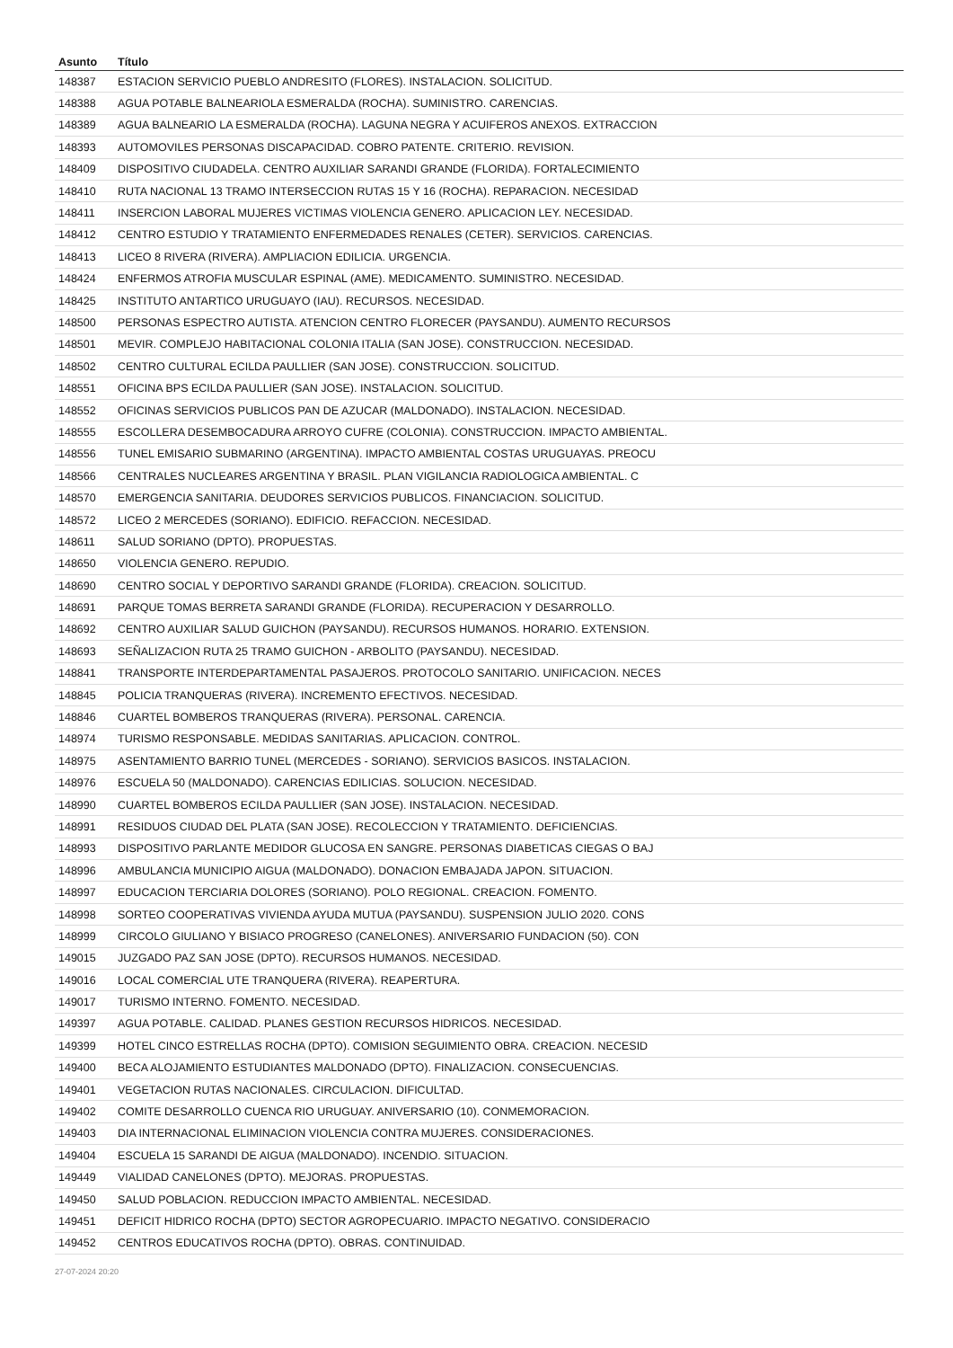| Asunto | Título |
| --- | --- |
| 148387 | ESTACION SERVICIO PUEBLO ANDRESITO (FLORES). INSTALACION. SOLICITUD. |
| 148388 | AGUA POTABLE BALNEARIOLA ESMERALDA (ROCHA). SUMINISTRO. CARENCIAS. |
| 148389 | AGUA BALNEARIO LA ESMERALDA (ROCHA). LAGUNA NEGRA Y ACUIFEROS ANEXOS. EXTRACCION |
| 148393 | AUTOMOVILES PERSONAS DISCAPACIDAD. COBRO PATENTE. CRITERIO. REVISION. |
| 148409 | DISPOSITIVO CIUDADELA. CENTRO AUXILIAR SARANDI GRANDE (FLORIDA). FORTALECIMIENTO |
| 148410 | RUTA NACIONAL 13 TRAMO INTERSECCION RUTAS 15 Y 16 (ROCHA). REPARACION. NECESIDAD |
| 148411 | INSERCION LABORAL MUJERES VICTIMAS VIOLENCIA GENERO. APLICACION LEY. NECESIDAD. |
| 148412 | CENTRO ESTUDIO Y TRATAMIENTO ENFERMEDADES RENALES (CETER). SERVICIOS. CARENCIAS. |
| 148413 | LICEO 8 RIVERA (RIVERA). AMPLIACION EDILICIA. URGENCIA. |
| 148424 | ENFERMOS ATROFIA MUSCULAR ESPINAL (AME). MEDICAMENTO. SUMINISTRO. NECESIDAD. |
| 148425 | INSTITUTO ANTARTICO URUGUAYO (IAU). RECURSOS. NECESIDAD. |
| 148500 | PERSONAS ESPECTRO AUTISTA. ATENCION CENTRO FLORECER (PAYSANDU). AUMENTO RECURSOS |
| 148501 | MEVIR. COMPLEJO HABITACIONAL COLONIA ITALIA (SAN JOSE). CONSTRUCCION. NECESIDAD. |
| 148502 | CENTRO CULTURAL ECILDA PAULLIER (SAN JOSE). CONSTRUCCION. SOLICITUD. |
| 148551 | OFICINA BPS ECILDA PAULLIER (SAN JOSE). INSTALACION. SOLICITUD. |
| 148552 | OFICINAS SERVICIOS PUBLICOS PAN DE AZUCAR (MALDONADO). INSTALACION. NECESIDAD. |
| 148555 | ESCOLLERA DESEMBOCADURA ARROYO CUFRE (COLONIA). CONSTRUCCION. IMPACTO AMBIENTAL. |
| 148556 | TUNEL EMISARIO SUBMARINO (ARGENTINA). IMPACTO AMBIENTAL COSTAS URUGUAYAS. PREOCU |
| 148566 | CENTRALES NUCLEARES ARGENTINA Y BRASIL. PLAN VIGILANCIA RADIOLOGICA AMBIENTAL. C |
| 148570 | EMERGENCIA SANITARIA. DEUDORES SERVICIOS PUBLICOS. FINANCIACION. SOLICITUD. |
| 148572 | LICEO 2 MERCEDES (SORIANO). EDIFICIO. REFACCION. NECESIDAD. |
| 148611 | SALUD SORIANO (DPTO). PROPUESTAS. |
| 148650 | VIOLENCIA GENERO. REPUDIO. |
| 148690 | CENTRO SOCIAL Y DEPORTIVO SARANDI GRANDE (FLORIDA). CREACION. SOLICITUD. |
| 148691 | PARQUE TOMAS BERRETA SARANDI GRANDE (FLORIDA). RECUPERACION Y DESARROLLO. |
| 148692 | CENTRO AUXILIAR SALUD GUICHON (PAYSANDU). RECURSOS HUMANOS. HORARIO. EXTENSION. |
| 148693 | SEÑALIZACION RUTA 25 TRAMO GUICHON - ARBOLITO (PAYSANDU). NECESIDAD. |
| 148841 | TRANSPORTE INTERDEPARTAMENTAL PASAJEROS. PROTOCOLO SANITARIO. UNIFICACION. NECES |
| 148845 | POLICIA TRANQUERAS (RIVERA). INCREMENTO EFECTIVOS. NECESIDAD. |
| 148846 | CUARTEL BOMBEROS TRANQUERAS (RIVERA). PERSONAL. CARENCIA. |
| 148974 | TURISMO RESPONSABLE. MEDIDAS SANITARIAS. APLICACION. CONTROL. |
| 148975 | ASENTAMIENTO BARRIO TUNEL (MERCEDES - SORIANO). SERVICIOS BASICOS. INSTALACION. |
| 148976 | ESCUELA 50 (MALDONADO). CARENCIAS EDILICIAS. SOLUCION. NECESIDAD. |
| 148990 | CUARTEL BOMBEROS ECILDA PAULLIER (SAN JOSE). INSTALACION. NECESIDAD. |
| 148991 | RESIDUOS CIUDAD DEL PLATA (SAN JOSE). RECOLECCION Y TRATAMIENTO. DEFICIENCIAS. |
| 148993 | DISPOSITIVO PARLANTE MEDIDOR GLUCOSA EN SANGRE. PERSONAS DIABETICAS CIEGAS O BAJ |
| 148996 | AMBULANCIA MUNICIPIO AIGUA (MALDONADO). DONACION EMBAJADA JAPON. SITUACION. |
| 148997 | EDUCACION TERCIARIA DOLORES (SORIANO). POLO REGIONAL. CREACION. FOMENTO. |
| 148998 | SORTEO COOPERATIVAS VIVIENDA AYUDA MUTUA (PAYSANDU). SUSPENSION JULIO 2020. CONS |
| 148999 | CIRCOLO GIULIANO Y BISIACO PROGRESO (CANELONES). ANIVERSARIO FUNDACION (50). CON |
| 149015 | JUZGADO PAZ SAN JOSE (DPTO). RECURSOS HUMANOS. NECESIDAD. |
| 149016 | LOCAL COMERCIAL UTE TRANQUERA (RIVERA). REAPERTURA. |
| 149017 | TURISMO INTERNO. FOMENTO. NECESIDAD. |
| 149397 | AGUA POTABLE. CALIDAD. PLANES GESTION RECURSOS HIDRICOS. NECESIDAD. |
| 149399 | HOTEL CINCO ESTRELLAS ROCHA (DPTO). COMISION SEGUIMIENTO OBRA. CREACION. NECESID |
| 149400 | BECA ALOJAMIENTO ESTUDIANTES MALDONADO (DPTO). FINALIZACION. CONSECUENCIAS. |
| 149401 | VEGETACION RUTAS NACIONALES. CIRCULACION. DIFICULTAD. |
| 149402 | COMITE DESARROLLO CUENCA RIO URUGUAY. ANIVERSARIO (10). CONMEMORACION. |
| 149403 | DIA INTERNACIONAL ELIMINACION VIOLENCIA CONTRA MUJERES. CONSIDERACIONES. |
| 149404 | ESCUELA 15 SARANDI DE AIGUA (MALDONADO). INCENDIO. SITUACION. |
| 149449 | VIALIDAD CANELONES (DPTO). MEJORAS. PROPUESTAS. |
| 149450 | SALUD POBLACION. REDUCCION IMPACTO AMBIENTAL. NECESIDAD. |
| 149451 | DEFICIT HIDRICO ROCHA (DPTO) SECTOR AGROPECUARIO. IMPACTO NEGATIVO. CONSIDERACIO |
| 149452 | CENTROS EDUCATIVOS ROCHA (DPTO). OBRAS. CONTINUIDAD. |
27-07-2024 20:20